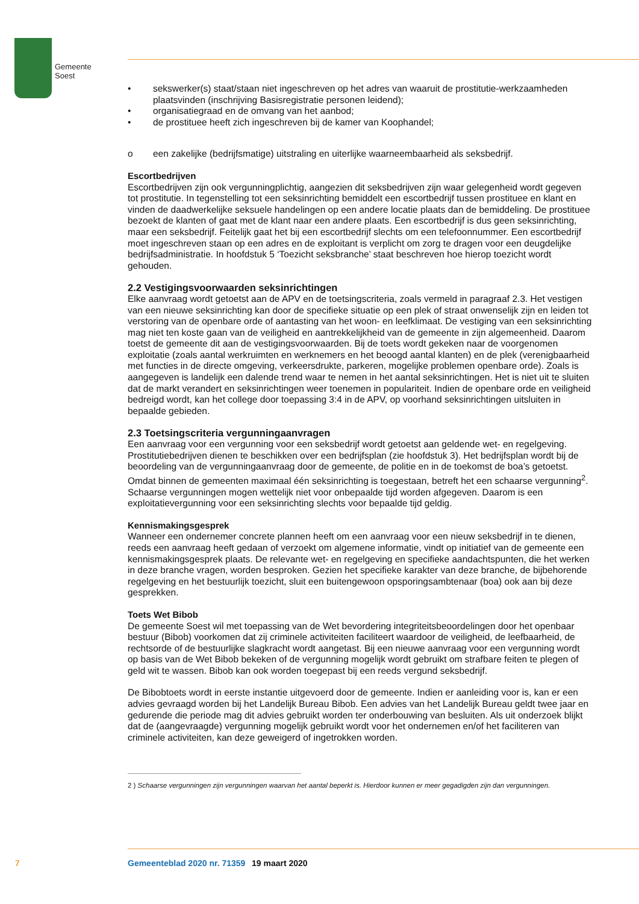Gemeente
Soest
• sekswerker(s) staat/staan niet ingeschreven op het adres van waaruit de prostitutie-werkzaamheden plaatsvinden (inschrijving Basisregistratie personen leidend);
• organisatiegraad en de omvang van het aanbod;
• de prostituee heeft zich ingeschreven bij de kamer van Koophandel;
o een zakelijke (bedrijfsmatige) uitstraling en uiterlijke waarneembaarheid als seksbedrijf.
Escortbedrijven
Escortbedrijven zijn ook vergunningplichtig, aangezien dit seksbedrijven zijn waar gelegenheid wordt gegeven tot prostitutie. In tegenstelling tot een seksinrichting bemiddelt een escortbedrijf tussen prostituee en klant en vinden de daadwerkelijke seksuele handelingen op een andere locatie plaats dan de bemiddeling. De prostituee bezoekt de klanten of gaat met de klant naar een andere plaats. Een escortbedrijf is dus geen seksinrichting, maar een seksbedrijf. Feitelijk gaat het bij een escortbedrijf slechts om een telefoonnummer. Een escortbedrijf moet ingeschreven staan op een adres en de exploitant is verplicht om zorg te dragen voor een deugdelijke bedrijfsadministratie. In hoofdstuk 5 ‘Toezicht seksbranche’ staat beschreven hoe hierop toezicht wordt gehouden.
2.2 Vestigingsvoorwaarden seksinrichtingen
Elke aanvraag wordt getoetst aan de APV en de toetsingscriteria, zoals vermeld in paragraaf 2.3. Het vestigen van een nieuwe seksinrichting kan door de specifieke situatie op een plek of straat onwenselijk zijn en leiden tot verstoring van de openbare orde of aantasting van het woon- en leefklimaat. De vestiging van een seksinrichting mag niet ten koste gaan van de veiligheid en aantrekkelijkheid van de gemeente in zijn algemeenheid. Daarom toetst de gemeente dit aan de vestigingsvoorwaarden. Bij de toets wordt gekeken naar de voorgenomen exploitatie (zoals aantal werkruimten en werknemers en het beoogd aantal klanten) en de plek (verenigbaarheid met functies in de directe omgeving, verkeersdrukte, parkeren, mogelijke problemen openbare orde). Zoals is aangegeven is landelijk een dalende trend waar te nemen in het aantal seksinrichtingen. Het is niet uit te sluiten dat de markt verandert en seksinrichtingen weer toenemen in populariteit. Indien de openbare orde en veiligheid bedreigd wordt, kan het college door toepassing 3:4 in de APV, op voorhand seksinrichtingen uitsluiten in bepaalde gebieden.
2.3 Toetsingscriteria vergunningaanvragen
Een aanvraag voor een vergunning voor een seksbedrijf wordt getoetst aan geldende wet- en regelgeving. Prostitutiebedrijven dienen te beschikken over een bedrijfsplan (zie hoofdstuk 3). Het bedrijfsplan wordt bij de beoordeling van de vergunningaanvraag door de gemeente, de politie en in de toekomst de boa’s getoetst. Omdat binnen de gemeenten maximaal één seksinrichting is toegestaan, betreft het een schaarse vergunning<sup>2</sup>. Schaarse vergunningen mogen wettelijk niet voor onbepaalde tijd worden afgegeven. Daarom is een exploitatievergunning voor een seksinrichting slechts voor bepaalde tijd geldig.
Kennismakingsgesprek
Wanneer een ondernemer concrete plannen heeft om een aanvraag voor een nieuw seksbedrijf in te dienen, reeds een aanvraag heeft gedaan of verzoekt om algemene informatie, vindt op initiatief van de gemeente een kennismakingsgesprek plaats. De relevante wet- en regelgeving en specifieke aandachtspunten, die het werken in deze branche vragen, worden besproken. Gezien het specifieke karakter van deze branche, de bijbehorende regelgeving en het bestuurlijk toezicht, sluit een buitengewoon opsporingsambtenaar (boa) ook aan bij deze gesprekken.
Toets Wet Bibob
De gemeente Soest wil met toepassing van de Wet bevordering integriteitsbeoordelingen door het openbaar bestuur (Bibob) voorkomen dat zij criminele activiteiten faciliteert waardoor de veiligheid, de leefbaarheid, de rechtsorde of de bestuurlijke slagkracht wordt aangetast. Bij een nieuwe aanvraag voor een vergunning wordt op basis van de Wet Bibob bekeken of de vergunning mogelijk wordt gebruikt om strafbare feiten te plegen of geld wit te wassen. Bibob kan ook worden toegepast bij een reeds vergund seksbedrijf.
De Bibobtoets wordt in eerste instantie uitgevoerd door de gemeente. Indien er aanleiding voor is, kan er een advies gevraagd worden bij het Landelijk Bureau Bibob. Een advies van het Landelijk Bureau geldt twee jaar en gedurende die periode mag dit advies gebruikt worden ter onderbouwing van besluiten. Als uit onderzoek blijkt dat de (aangevraagde) vergunning mogelijk gebruikt wordt voor het ondernemen en/of het faciliteren van criminele activiteiten, kan deze geweigerd of ingetrokken worden.
2 ) Schaarse vergunningen zijn vergunningen waarvan het aantal beperkt is. Hierdoor kunnen er meer gegadigden zijn dan vergunningen.
7 Gemeenteblad 2020 nr. 71359 19 maart 2020